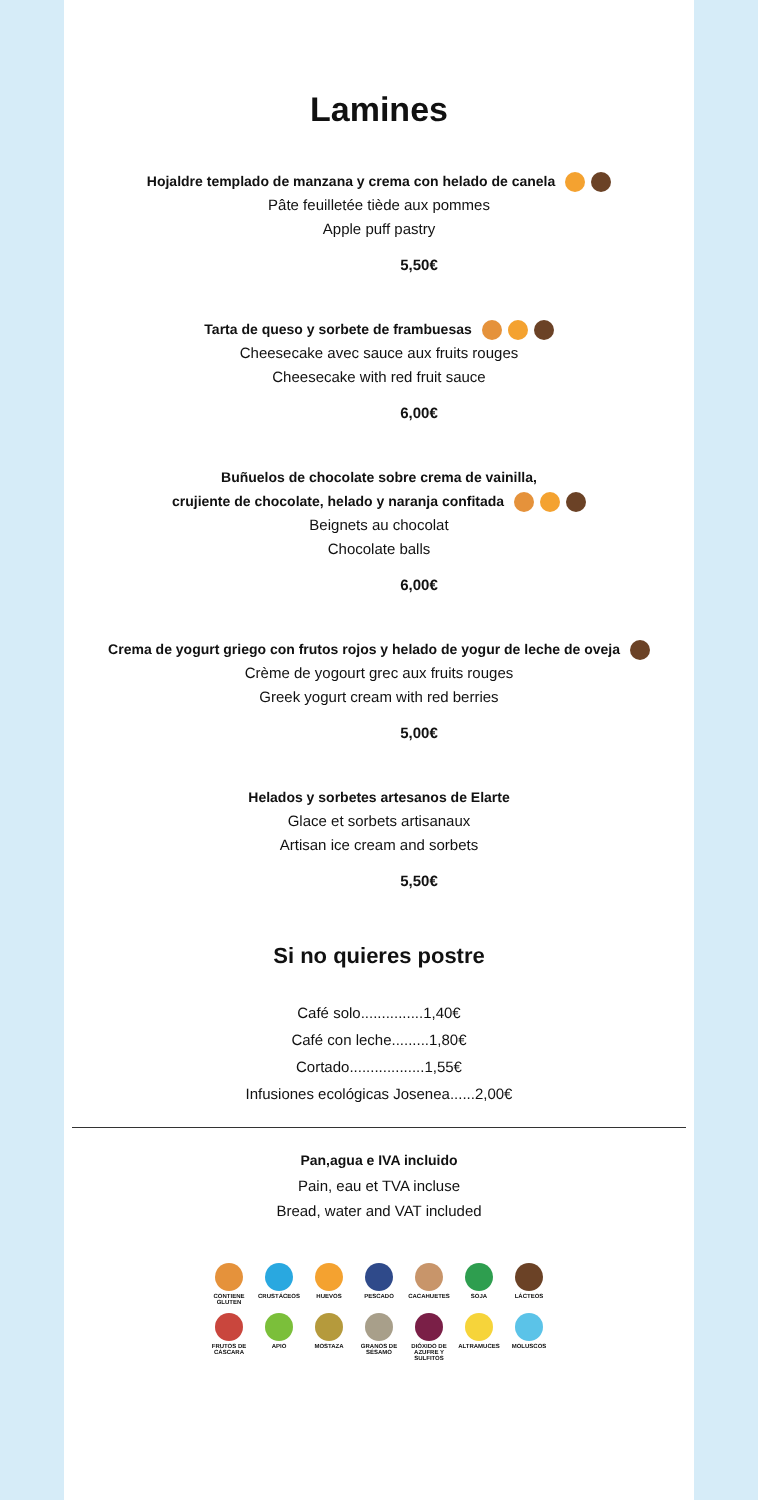Lamines
Hojaldre templado de manzana y crema con helado de canela
Pâte feuilletée tiède aux pommes
Apple puff pastry
5,50€
Tarta de queso y sorbete de frambuesas
Cheesecake avec sauce aux fruits rouges
Cheesecake with red fruit sauce
6,00€
Buñuelos de chocolate sobre crema de vainilla,
crujiente de chocolate, helado y naranja confitada
Beignets au chocolat
Chocolate balls
6,00€
Crema de yogurt griego con frutos rojos y helado de yogur de leche de oveja
Crème de yogourt grec aux fruits rouges
Greek yogurt cream with red berries
5,00€
Helados y sorbetes artesanos de Elarte
Glace et sorbets artisanaux
Artisan ice cream and sorbets
5,50€
Si no quieres postre
Café solo...............1,40€
Café con leche.........1,80€
Cortado..................1,55€
Infusiones ecológicas Josenea......2,00€
Pan,agua e IVA incluido
Pain, eau et TVA incluse
Bread, water and VAT included
CONTIENE GLUTEN
CRUSTÁCEOS
HUEVOS
PESCADO
CACAHUETES
SOJA
LÁCTEOS
FRUTOS DE CÁSCARA
APIO
MOSTAZA
GRANOS DE SÉSAMO
DIÓXIDO DE AZUFRE Y SULFITOS
ALTRAMUCES
MOLUSCOS